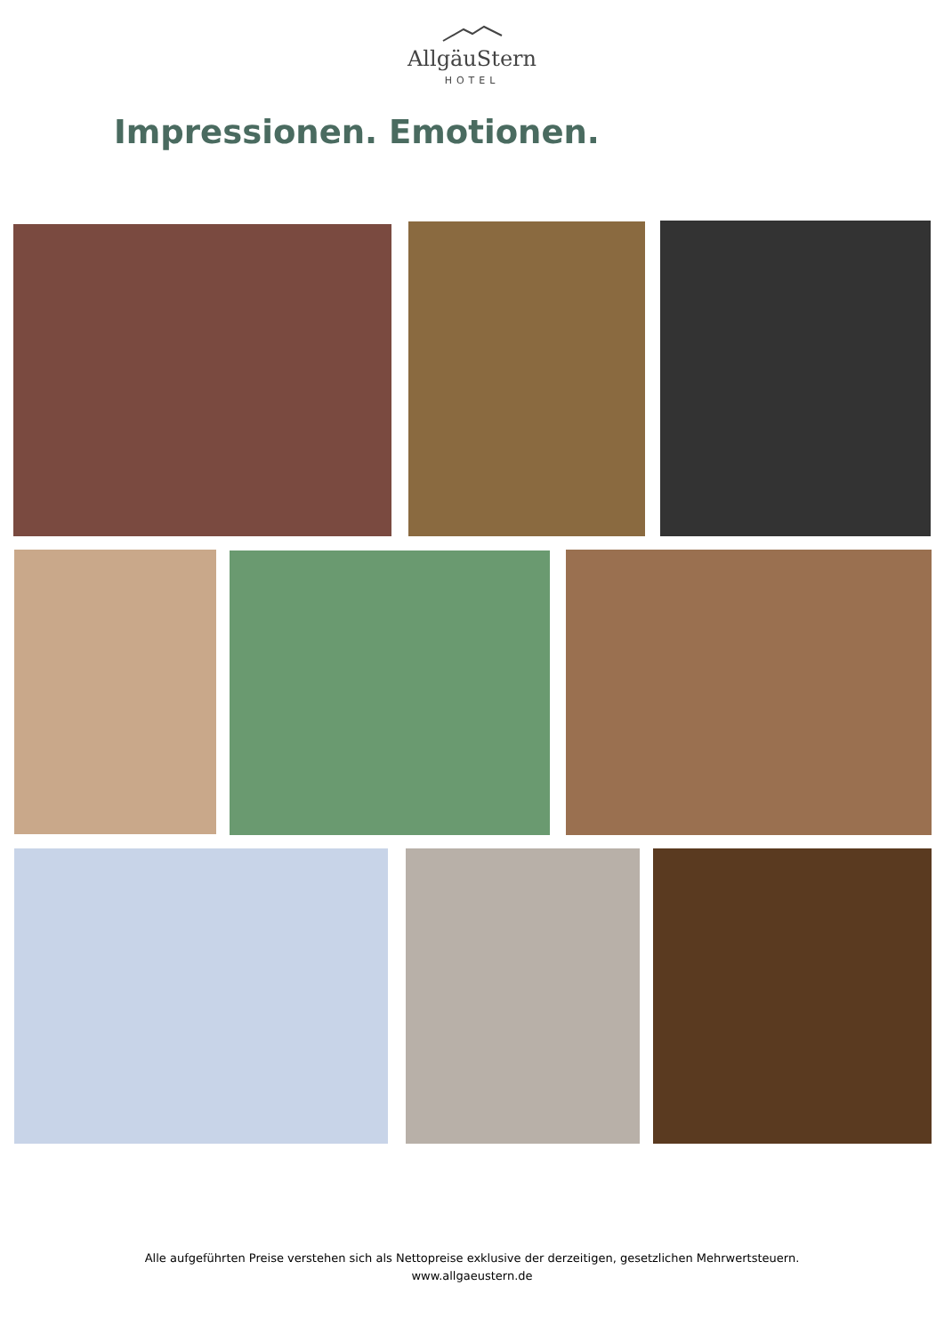AllgäuStern
HOTEL
Impressionen. Emotionen.
Alle aufgeführten Preise verstehen sich als Nettopreise exklusive der derzeitigen, gesetzlichen Mehrwertsteuern.
www.allgaeustern.de